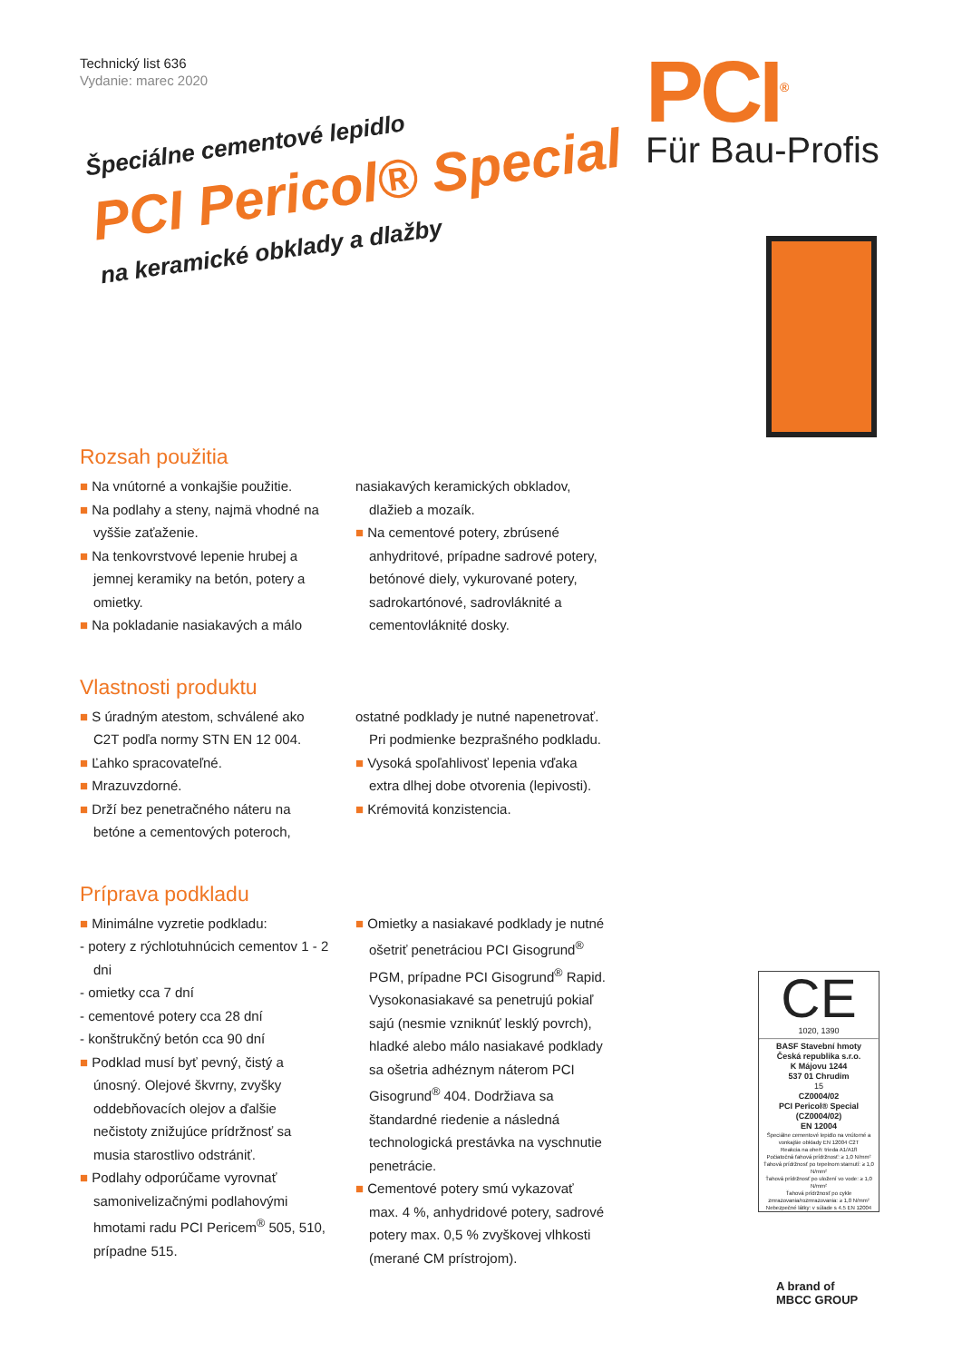Technický list 636
Vydanie: marec 2020
Špeciálne cementové lepidlo
PCI Pericol® Special
na keramické obklady a dlažby
PCI<sup>®</sup>
Für Bau-Profis
Rozsah použitia
■ Na vnútorné a vonkajšie použitie.
■ Na podlahy a steny, najmä vhodné na vyššie zaťaženie.
■ Na tenkovrstvové lepenie hrubej a jemnej keramiky na betón, potery a omietky.
■ Na pokladanie nasiakavých a málo
nasiakavých keramických obkladov, dlažieb a mozaík.
■ Na cementové potery, zbrúsené anhydritové, prípadne sadrové potery, betónové diely, vykurované potery, sadrokartónové, sadrovláknité a cementovláknité dosky.
Vlastnosti produktu
■ S úradným atestom, schválené ako C2T podľa normy STN EN 12 004.
■ Ľahko spracovateľné.
■ Mrazuvzdorné.
■ Drží bez penetračného náteru na betóne a cementových poteroch,
ostatné podklady je nutné napenetrovať. Pri podmienke bezprašného podkladu.
■ Vysoká spoľahlivosť lepenia vďaka extra dlhej dobe otvorenia (lepivosti).
■ Krémovitá konzistencia.
Príprava podkladu
■ Minimálne vyzretie podkladu:
- potery z rýchlotuhnúcich cementov 1 - 2 dni
- omietky cca 7 dní
- cementové potery cca 28 dní
- konštrukčný betón cca 90 dní
■ Podklad musí byť pevný, čistý a únosný. Olejové škvrny, zvyšky oddebňovacích olejov a ďalšie nečistoty znižujúce prídržnosť sa musia starostlivo odstrániť.
■ Podlahy odporúčame vyrovnať samonivelizačnými podlahovými hmotami radu PCI Pericem<sup>®</sup> 505, 510, prípadne 515.
■ Omietky a nasiakavé podklady je nutné ošetriť penetráciou PCI Gisogrund<sup>®</sup> PGM, prípadne PCI Gisogrund<sup>®</sup> Rapid. Vysokonasiakavé sa penetrujú pokiaľ sajú (nesmie vzniknúť lesklý povrch), hladké alebo málo nasiakavé podklady sa ošetria adhéznym náterom PCI Gisogrund<sup>®</sup> 404. Dodržiava sa štandardné riedenie a následná technologická prestávka na vyschnutie penetrácie.
■ Cementové potery smú vykazovať max. 4 %, anhydridové potery, sadrové potery max. 0,5 % zvyškovej vlhkosti (merané CM prístrojom).
CE
1020, 1390
BASF Stavební hmoty
Česká republika s.r.o.
K Májovu 1244
537 01 Chrudim
15
CZ0004/02
PCI Pericol® Special (CZ0004/02)
EN 12004
Špeciálne cementové lepidlo na vnútorné a vonkajšie obklady EN 12004 C2T
Reakcia na oheň: trieda A1/A1fl
Počiatočná ťahová prídržnosť: ≥ 1,0 N/mm²
Ťahová prídržnosť po tepelnom starnutí: ≥ 1,0 N/mm²
Ťahová prídržnosť po uložení vo vode: ≥ 1,0 N/mm²
Ťahová prídržnosť po cykle zmrazovania/rozmrazovania: ≥ 1,0 N/mm²
Nebezpečné látky: v súlade s 4.5 EN 12004
A brand of
MBCC GROUP